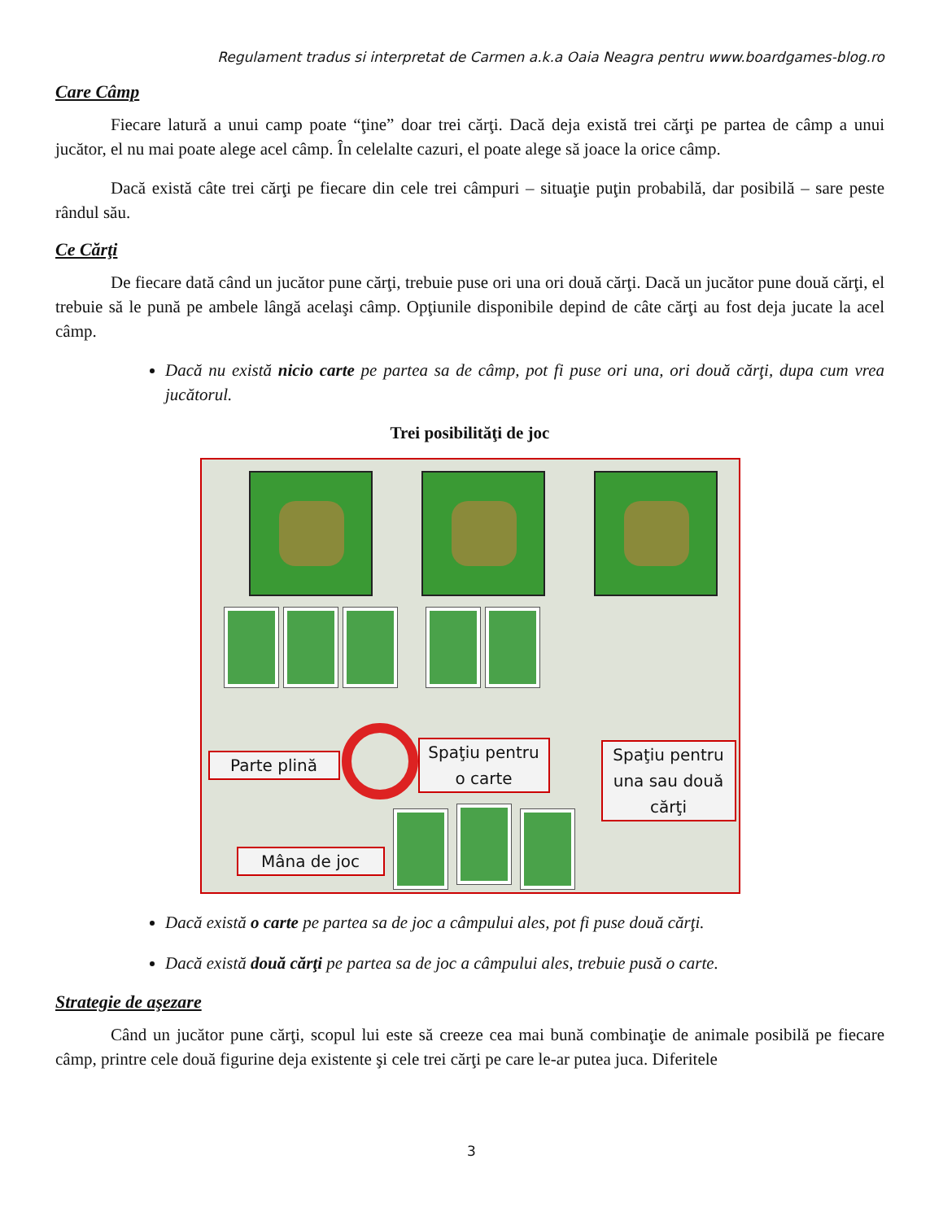Regulament tradus si interpretat de Carmen a.k.a Oaia Neagra pentru www.boardgames-blog.ro
Care Câmp
Fiecare latură a unui camp poate “ţine” doar trei cărţi. Dacă deja există trei cărţi pe partea de câmp a unui jucător, el nu mai poate alege acel câmp. În celelalte cazuri, el poate alege să joace la orice câmp.
Dacă există câte trei cărţi pe fiecare din cele trei câmpuri – situaţie puţin probabilă, dar posibilă – sare peste rândul său.
Ce Cărţi
De fiecare dată când un jucător pune cărţi, trebuie puse ori una ori două cărţi. Dacă un jucător pune două cărţi, el trebuie să le pună pe ambele lângă acelaşi câmp. Opţiunile disponibile depind de câte cărţi au fost deja jucate la acel câmp.
Dacă nu există nicio carte pe partea sa de câmp, pot fi puse ori una, ori două cărţi, dupa cum vrea jucătorul.
Trei posibilităţi de joc
Parte plină
Spaţiu pentru
o carte
Spaţiu pentru
una sau două
cărţi
Mâna de joc
Dacă există o carte pe partea sa de joc a câmpului ales, pot fi puse două cărţi.
Dacă există două cărţi pe partea sa de joc a câmpului ales, trebuie pusă o carte.
Strategie de aşezare
Când un jucător pune cărţi, scopul lui este să creeze cea mai bună combinaţie de animale posibilă pe fiecare câmp, printre cele două figurine deja existente şi cele trei cărţi pe care le-ar putea juca. Diferitele
3